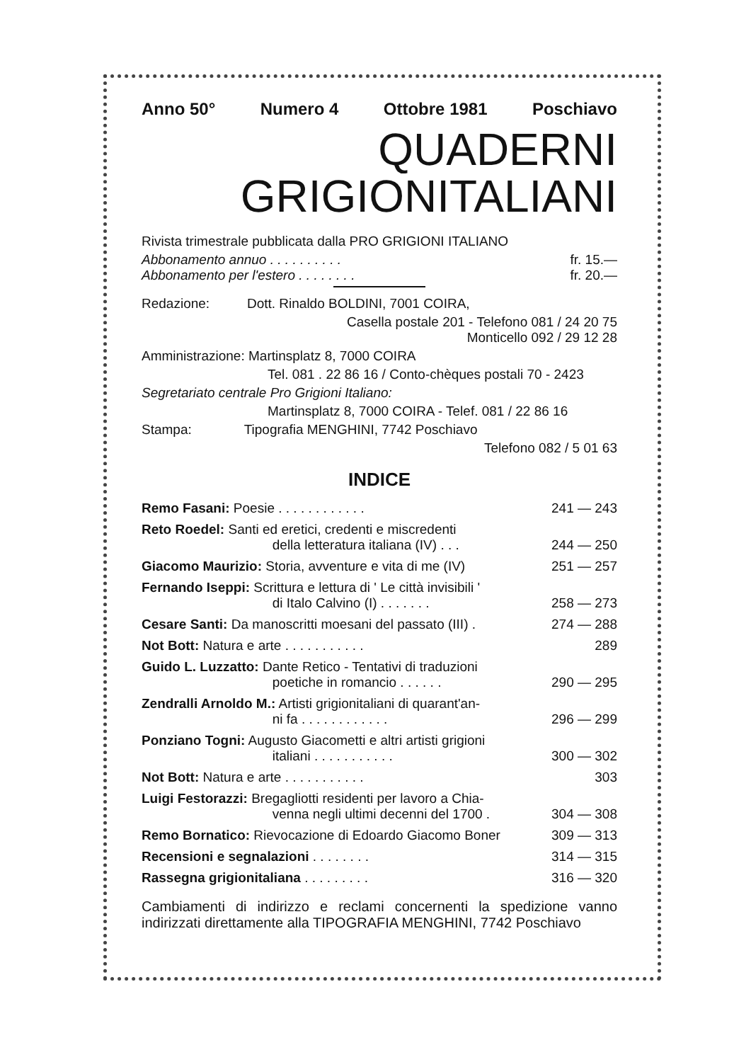Anno 50° Numero 4 Ottobre 1981 Poschiavo
QUADERNI
GRIGIONITALIANI
Rivista trimestrale pubblicata dalla PRO GRIGIONI ITALIANO
Abbonamento annuo . . . . . . . . . . fr. 15.—
Abbonamento per l'estero . . . . . . . . fr. 20.—
Redazione: Dott. Rinaldo BOLDINI, 7001 COIRA,
Casella postale 201 - Telefono 081 / 24 20 75
Monticello 092 / 29 12 28
Amministrazione: Martinsplatz 8, 7000 COIRA
Tel. 081 . 22 86 16 / Conto-chèques postali 70 - 2423
Segretariato centrale Pro Grigioni Italiano:
Martinsplatz 8, 7000 COIRA - Telef. 081 / 22 86 16
Stampa: Tipografia MENGHINI, 7742 Poschiavo
Telefono 082 / 5 01 63
INDICE
| Remo Fasani: Poesie . . . . . . . . . . . . | 241 — 243 |
| Reto Roedel: Santi ed eretici, credenti e miscredenti della letteratura italiana (IV) . . . | 244 — 250 |
| Giacomo Maurizio: Storia, avventure e vita di me (IV) | 251 — 257 |
| Fernando Iseppi: Scrittura e lettura di ' Le città invisibili ' di Italo Calvino (I) . . . . . . . | 258 — 273 |
| Cesare Santi: Da manoscritti moesani del passato (III) . | 274 — 288 |
| Not Bott: Natura e arte . . . . . . . . . . . | 289 |
| Guido L. Luzzatto: Dante Retico - Tentativi di traduzioni poetiche in romancio . . . . . . | 290 — 295 |
| Zendralli Arnoldo M.: Artisti grigionitaliani di quarant'an- ni fa . . . . . . . . . . . . | 296 — 299 |
| Ponziano Togni: Augusto Giacometti e altri artisti grigioni italiani . . . . . . . . . . . | 300 — 302 |
| Not Bott: Natura e arte . . . . . . . . . . . | 303 |
| Luigi Festorazzi: Bregagliotti residenti per lavoro a Chia- venna negli ultimi decenni del 1700 . | 304 — 308 |
| Remo Bornatico: Rievocazione di Edoardo Giacomo Boner | 309 — 313 |
| Recensioni e segnalazioni . . . . . . . . | 314 — 315 |
| Rassegna grigionitaliana . . . . . . . . . | 316 — 320 |
Cambiamenti di indirizzo e reclami concernenti la spedizione vanno indirizzati direttamente alla TIPOGRAFIA MENGHINI, 7742 Poschiavo